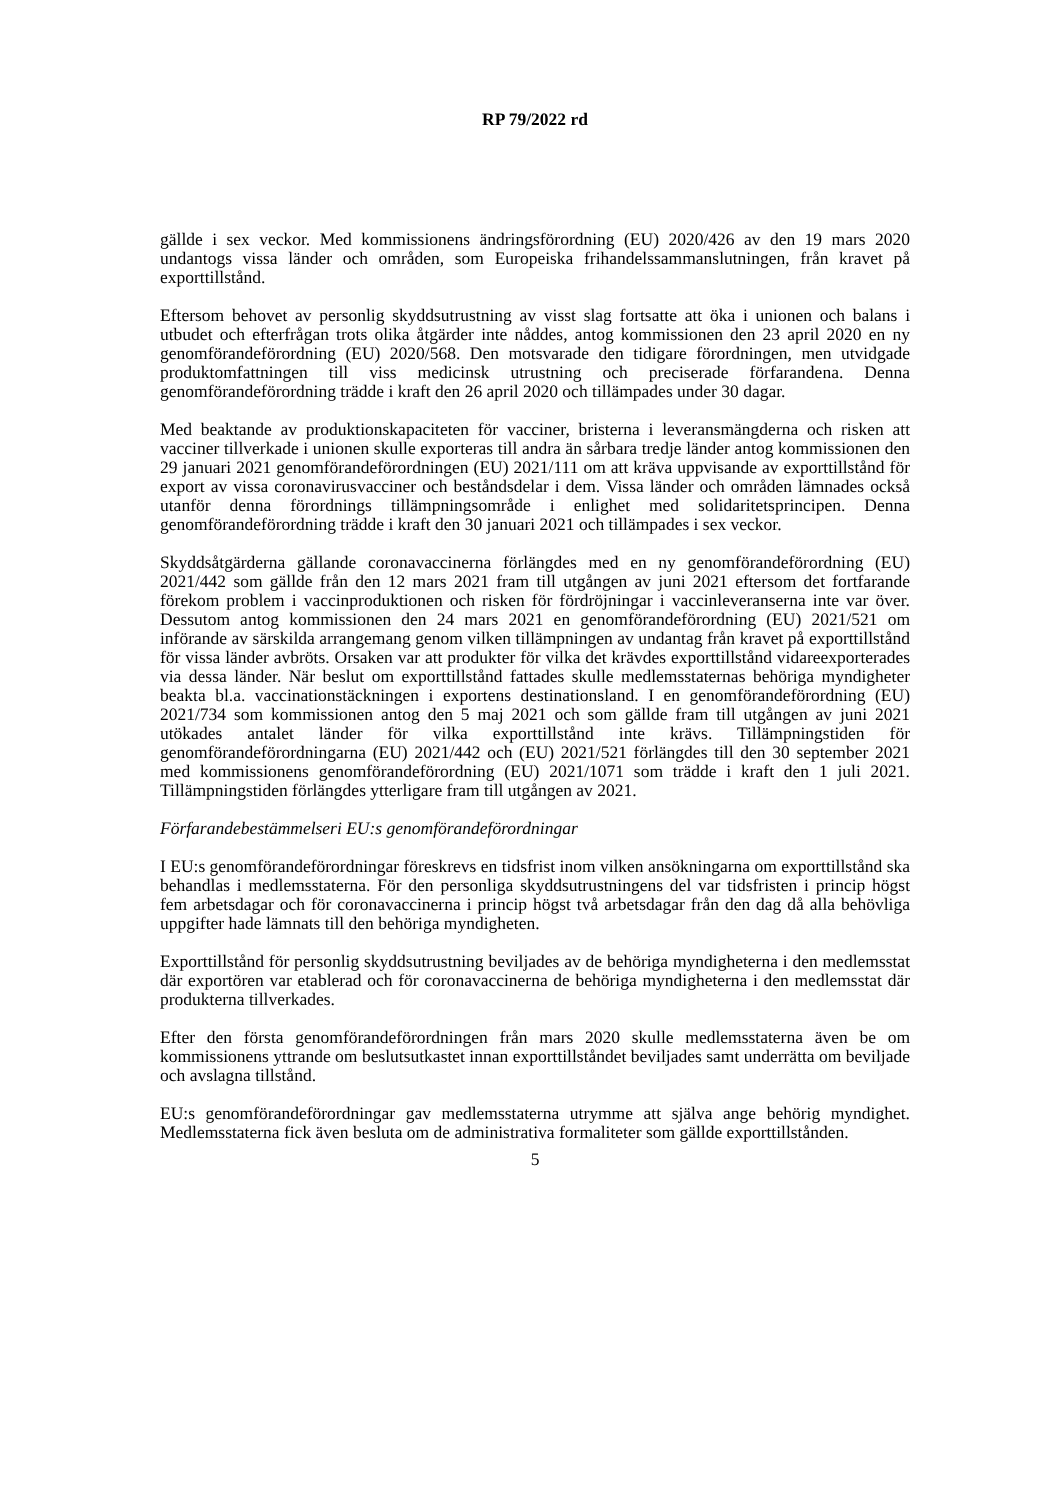RP 79/2022 rd
gällde i sex veckor. Med kommissionens ändringsförordning (EU) 2020/426 av den 19 mars 2020 undantogs vissa länder och områden, som Europeiska frihandelssammanslutningen, från kravet på exporttillstånd.
Eftersom behovet av personlig skyddsutrustning av visst slag fortsatte att öka i unionen och balans i utbudet och efterfrågan trots olika åtgärder inte nåddes, antog kommissionen den 23 april 2020 en ny genomförandeförordning (EU) 2020/568. Den motsvarade den tidigare förordningen, men utvidgade produktomfattningen till viss medicinsk utrustning och preciserade förfarandena. Denna genomförandeförordning trädde i kraft den 26 april 2020 och tillämpades under 30 dagar.
Med beaktande av produktionskapaciteten för vacciner, bristerna i leveransmängderna och risken att vacciner tillverkade i unionen skulle exporteras till andra än sårbara tredje länder antog kommissionen den 29 januari 2021 genomförandeförordningen (EU) 2021/111 om att kräva uppvisande av exporttillstånd för export av vissa coronavirusvacciner och beståndsdelar i dem. Vissa länder och områden lämnades också utanför denna förordnings tillämpningsområde i enlighet med solidaritetsprincipen. Denna genomförandeförordning trädde i kraft den 30 januari 2021 och tillämpades i sex veckor.
Skyddsåtgärderna gällande coronavaccinerna förlängdes med en ny genomförandeförordning (EU) 2021/442 som gällde från den 12 mars 2021 fram till utgången av juni 2021 eftersom det fortfarande förekom problem i vaccinproduktionen och risken för fördröjningar i vaccinleveranserna inte var över. Dessutom antog kommissionen den 24 mars 2021 en genomförandeförordning (EU) 2021/521 om införande av särskilda arrangemang genom vilken tillämpningen av undantag från kravet på exporttillstånd för vissa länder avbröts. Orsaken var att produkter för vilka det krävdes exporttillstånd vidareexporterades via dessa länder. När beslut om exporttillstånd fattades skulle medlemsstaternas behöriga myndigheter beakta bl.a. vaccinationstäckningen i exportens destinationsland. I en genomförandeförordning (EU) 2021/734 som kommissionen antog den 5 maj 2021 och som gällde fram till utgången av juni 2021 utökades antalet länder för vilka exporttillstånd inte krävs. Tillämpningstiden för genomförandeförordningarna (EU) 2021/442 och (EU) 2021/521 förlängdes till den 30 september 2021 med kommissionens genomförandeförordning (EU) 2021/1071 som trädde i kraft den 1 juli 2021. Tillämpningstiden förlängdes ytterligare fram till utgången av 2021.
Förfarandebestämmelseri EU:s genomförandeförordningar
I EU:s genomförandeförordningar föreskrevs en tidsfrist inom vilken ansökningarna om exporttillstånd ska behandlas i medlemsstaterna. För den personliga skyddsutrustningens del var tidsfristen i princip högst fem arbetsdagar och för coronavaccinerna i princip högst två arbetsdagar från den dag då alla behövliga uppgifter hade lämnats till den behöriga myndigheten.
Exporttillstånd för personlig skyddsutrustning beviljades av de behöriga myndigheterna i den medlemsstat där exportören var etablerad och för coronavaccinerna de behöriga myndigheterna i den medlemsstat där produkterna tillverkades.
Efter den första genomförandeförordningen från mars 2020 skulle medlemsstaterna även be om kommissionens yttrande om beslutsutkastet innan exporttillståndet beviljades samt underrätta om beviljade och avslagna tillstånd.
EU:s genomförandeförordningar gav medlemsstaterna utrymme att själva ange behörig myndighet. Medlemsstaterna fick även besluta om de administrativa formaliteter som gällde exporttillstånden.
5